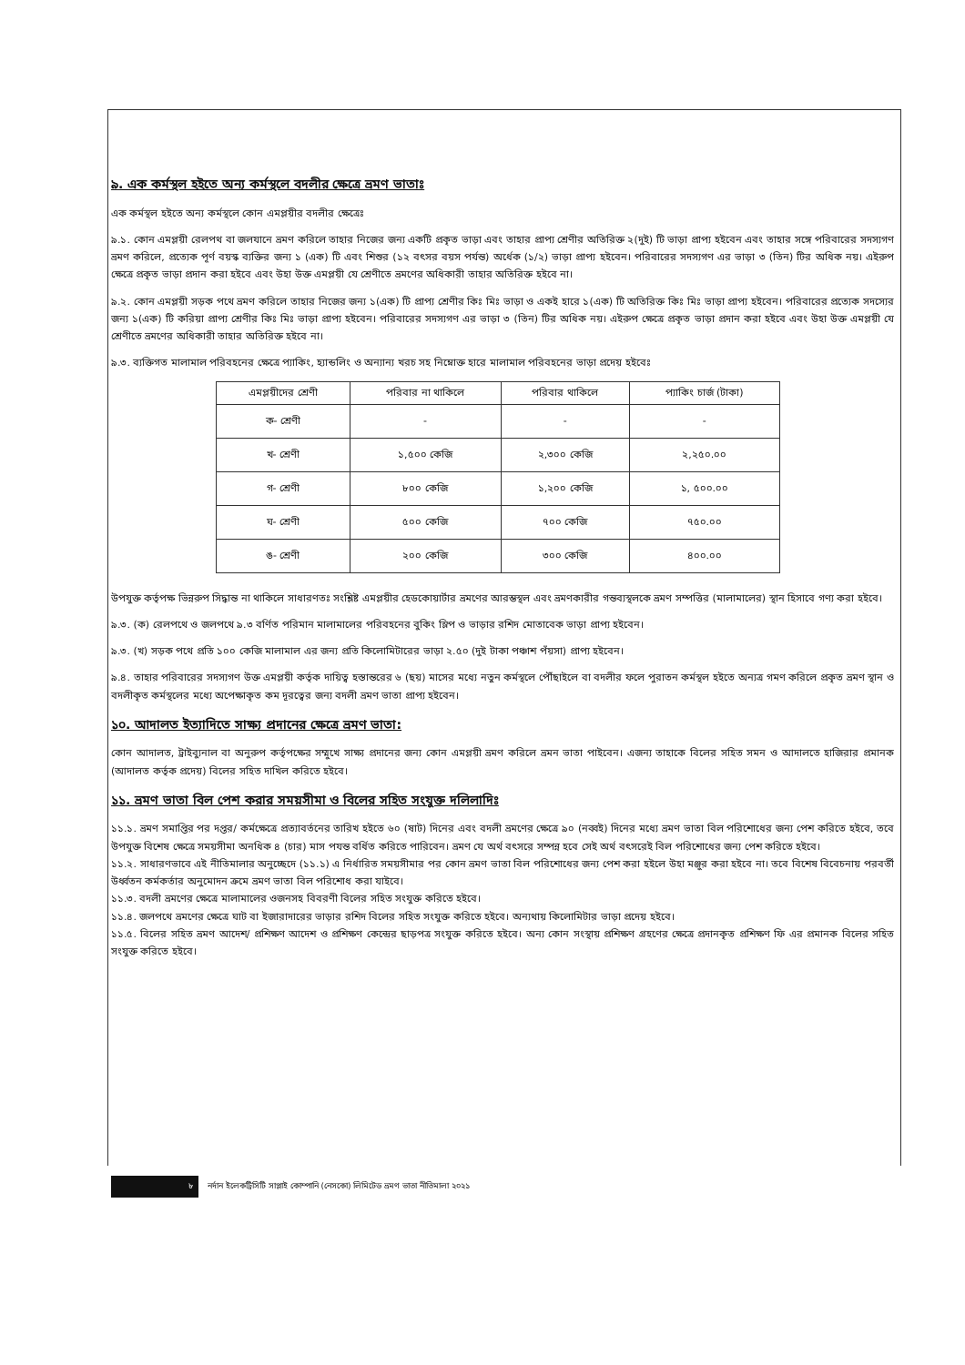৯. এক কর্মস্থল হইতে অন্য কর্মস্থলে বদলীর ক্ষেত্রে ভ্রমণ ভাতাঃ
এক কর্মস্থল হইতে অন্য কর্মস্থলে কোন এমপ্লয়ীর বদলীর ক্ষেত্রেঃ
৯.১. কোন এমপ্লয়ী রেলপথ বা জলযানে ভ্রমণ করিলে তাহার নিজের জন্য একটি প্রকৃত ভাড়া এবং তাহার প্রাপ্য শ্রেণীর অতিরিক্ত ২(দুই) টি ভাড়া প্রাপ্য হইবেন এবং তাহার সঙ্গে পরিবারের সদস্যগণ ভ্রমণ করিলে, প্রত্যেক পূর্ণ বয়স্ক ব্যক্তির জন্য ১ (এক) টি এবং শিশুর (১২ বৎসর বয়স পর্যন্ত) অর্ধেক (১/২) ভাড়া প্রাপ্য হইবেন। পরিবারের সদস্যগণ এর ভাড়া ৩ (তিন) টির অধিক নয়। এইরুপ ক্ষেত্রে প্রকৃত ভাড়া প্রদান করা হইবে এবং উহা উক্ত এমপ্লয়ী যে শ্রেণীতে ভ্রমণের অধিকারী তাহার অতিরিক্ত হইবে না।
৯.২. কোন এমপ্লয়ী সড়ক পথে ভ্রমণ করিলে তাহার নিজের জন্য ১(এক) টি প্রাপ্য শ্রেণীর কিঃ মিঃ ভাড়া ও একই হারে ১(এক) টি অতিরিক্ত কিঃ মিঃ ভাড়া প্রাপ্য হইবেন। পরিবারের প্রত্যেক সদস্যের জন্য ১(এক) টি করিয়া প্রাপ্য শ্রেণীর কিঃ মিঃ ভাড়া প্রাপ্য হইবেন। পরিবারের সদস্যগণ এর ভাড়া ৩ (তিন) টির অধিক নয়। এইরুপ ক্ষেত্রে প্রকৃত ভাড়া প্রদান করা হইবে এবং উহা উক্ত এমপ্লয়ী যে শ্রেণীতে ভ্রমণের অধিকারী তাহার অতিরিক্ত হইবে না।
৯.৩. ব্যক্তিগত মালামাল পরিবহনের ক্ষেত্রে প্যাকিং, হ্যান্ডলিং ও অন্যান্য খরচ সহ নিম্নোক্ত হারে মালামাল পরিবহনের ভাড়া প্রদেয় হইবেঃ
| এমপ্লয়ীদের শ্রেণী | পরিবার না থাকিলে | পরিবার থাকিলে | প্যাকিং চার্জ (টাকা) |
| --- | --- | --- | --- |
| ক- শ্রেণী | - | - | - |
| খ- শ্রেণী | ১,৫০০ কেজি | ২,৩০০ কেজি | ২,২৫০.০০ |
| গ- শ্রেণী | ৮০০ কেজি | ১,২০০ কেজি | ১, ৫০০.০০ |
| ঘ- শ্রেণী | ৫০০ কেজি | ৭০০ কেজি | ৭৫০.০০ |
| ঙ- শ্রেণী | ২০০ কেজি | ৩০০ কেজি | ৪০০.০০ |
উপযুক্ত কর্তৃপক্ষ ভিন্নরুপ সিদ্ধান্ত না থাকিলে সাধারণতঃ সংশ্লিষ্ট এমপ্লয়ীর হেডকোয়ার্টার ভ্রমণের আরম্ভস্থল এবং ভ্রমণকারীর গন্তব্যস্থলকে ভ্রমণ সম্পত্তির (মালামালের) স্থান হিসাবে গণ্য করা হইবে।
৯.৩. (ক) রেলপথে ও জলপথে ৯.৩ বর্ণিত পরিমান মালামালের পরিবহনের বুকিং স্লিপ ও ভাড়ার রশিদ মোতাবেক ভাড়া প্রাপ্য হইবেন।
৯.৩. (খ) সড়ক পথে প্রতি ১০০ কেজি মালামাল এর জন্য প্রতি কিলোমিটারের ভাড়া ২.৫০ (দুই টাকা পঞ্চাশ পঁয়সা) প্রাপ্য হইবেন।
৯.৪. তাহার পরিবারের সদস্যগণ উক্ত এমপ্লয়ী কর্তৃক দায়িত্ব হস্তান্তরের ৬ (ছয়) মাসের মধ্যে নতুন কর্মস্থলে পৌঁছাইলে বা বদলীর ফলে পুরাতন কর্মস্থল হইতে অন্যত্র গমণ করিলে প্রকৃত ভ্রমণ স্থান ও বদলীকৃত কর্মস্থলের মধ্যে অপেক্ষাকৃত কম দূরত্বের জন্য বদলী ভ্রমণ ভাতা প্রাপ্য হইবেন।
১০. আদালত ইত্যাদিতে সাক্ষ্য প্রদানের ক্ষেত্রে ভ্রমণ ভাতা:
কোন আদালত, ট্রাইব্যুনাল বা অনুরুপ কর্তৃপক্ষের সম্মুখে সাক্ষ্য প্রদানের জন্য কোন এমপ্লয়ী ভ্রমণ করিলে ভ্রমন ভাতা পাইবেন। এজন্য তাহাকে বিলের সহিত সমন ও আদালতে হাজিরার প্রমানক (আদালত কর্তৃক প্রদেয়) বিলের সহিত দাখিল করিতে হইবে।
১১. ভ্রমণ ভাতা বিল পেশ করার সময়সীমা ও বিলের সহিত সংযুক্ত দলিলাদিঃ
১১.১. ভ্রমণ সমাপ্তির পর দপ্তর/ কর্মক্ষেত্রে প্রত্যাবর্তনের তারিখ হইতে ৬০ (ষাট) দিনের এবং বদলী ভ্রমণের ক্ষেত্রে ৯০ (নব্বই) দিনের মধ্যে ভ্রমণ ভাতা বিল পরিশোধের জন্য পেশ করিতে হইবে, তবে উপযুক্ত বিশেষ ক্ষেত্রে সময়সীমা অনধিক ৪ (চার) মাস পযন্ত বর্ধিত করিতে পারিবেন। ভ্রমণ যে অর্থ বৎসরে সম্পন্ন হবে সেই অর্থ বৎসরেই বিল পরিশোধের জন্য পেশ করিতে হইবে।
১১.২. সাধারণভাবে এই নীতিমালার অনুচ্ছেদে (১১.১) এ নির্ধারিত সময়সীমার পর কোন ভ্রমণ ভাতা বিল পরিশোধের জন্য পেশ করা হইলে উহা মঞ্জুর করা হইবে না। তবে বিশেষ বিবেচনায় পরবর্তী উর্ধ্বতন কর্মকর্তার অনুমোদন ক্রমে ভ্রমণ ভাতা বিল পরিশোধ করা যাইবে।
১১.৩. বদলী ভ্রমণের ক্ষেত্রে মালামালের ওজনসহ বিবরণী বিলের সহিত সংযুক্ত করিতে হইবে।
১১.৪. জলপথে ভ্রমণের ক্ষেত্রে ঘাট বা ইজারাদারের ভাড়ার রশিদ বিলের সহিত সংযুক্ত করিতে হইবে। অন্যথায় কিলোমিটার ভাড়া প্রদেয় হইবে।
১১.৫. বিলের সহিত ভ্রমণ আদেশ/ প্রশিক্ষণ আদেশ ও প্রশিক্ষণ কেন্দ্রের ছাড়পত্র সংযুক্ত করিতে হইবে। অন্য কোন সংস্থায় প্রশিক্ষণ গ্রহণের ক্ষেত্রে প্রদানকৃত প্রশিক্ষণ ফি এর প্রমানক বিলের সহিত সংযুক্ত করিতে হইবে।
৮ নর্দান ইলেকট্রিসিটি সাপ্লাই কোম্পানি (নেসকো) লিমিটেড ভ্রমণ ভাতা নীতিমালা ২০২১